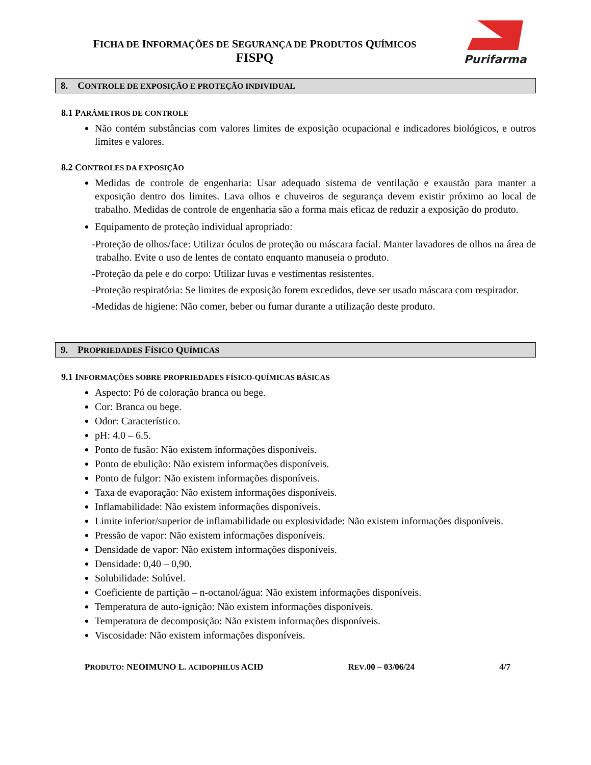FICHA DE INFORMAÇÕES DE SEGURANÇA DE PRODUTOS QUÍMICOS
FISPQ
Purifarma
8. CONTROLE DE EXPOSIÇÃO E PROTEÇÃO INDIVIDUAL
8.1 PARÂMETROS DE CONTROLE
Não contém substâncias com valores limites de exposição ocupacional e indicadores biológicos, e outros limites e valores.
8.2 CONTROLES DA EXPOSIÇÃO
Medidas de controle de engenharia: Usar adequado sistema de ventilação e exaustão para manter a exposição dentro dos limites. Lava olhos e chuveiros de segurança devem existir próximo ao local de trabalho. Medidas de controle de engenharia são a forma mais eficaz de reduzir a exposição do produto.
Equipamento de proteção individual apropriado:
-Proteção de olhos/face: Utilizar óculos de proteção ou máscara facial. Manter lavadores de olhos na área de trabalho. Evite o uso de lentes de contato enquanto manuseia o produto.
-Proteção da pele e do corpo: Utilizar luvas e vestimentas resistentes.
-Proteção respiratória: Se limites de exposição forem excedidos, deve ser usado máscara com respirador.
-Medidas de higiene: Não comer, beber ou fumar durante a utilização deste produto.
9. PROPRIEDADES FÍSICO QUÍMICAS
9.1 INFORMAÇÕES SOBRE PROPRIEDADES FÍSICO-QUÍMICAS BÁSICAS
Aspecto: Pó de coloração branca ou bege.
Cor: Branca ou bege.
Odor: Característico.
pH: 4.0 – 6.5.
Ponto de fusão: Não existem informações disponíveis.
Ponto de ebulição: Não existem informações disponíveis.
Ponto de fulgor: Não existem informações disponíveis.
Taxa de evaporação: Não existem informações disponíveis.
Inflamabilidade: Não existem informações disponíveis.
Limite inferior/superior de inflamabilidade ou explosividade: Não existem informações disponíveis.
Pressão de vapor: Não existem informações disponíveis.
Densidade de vapor: Não existem informações disponíveis.
Densidade: 0,40 – 0,90.
Solubilidade: Solúvel.
Coeficiente de partição – n-octanol/água: Não existem informações disponíveis.
Temperatura de auto-ignição: Não existem informações disponíveis.
Temperatura de decomposição: Não existem informações disponíveis.
Viscosidade: Não existem informações disponíveis.
PRODUTO: NEOIMUNO L. ACIDOPHILUS ACID REV.00 – 03/06/24 4/7